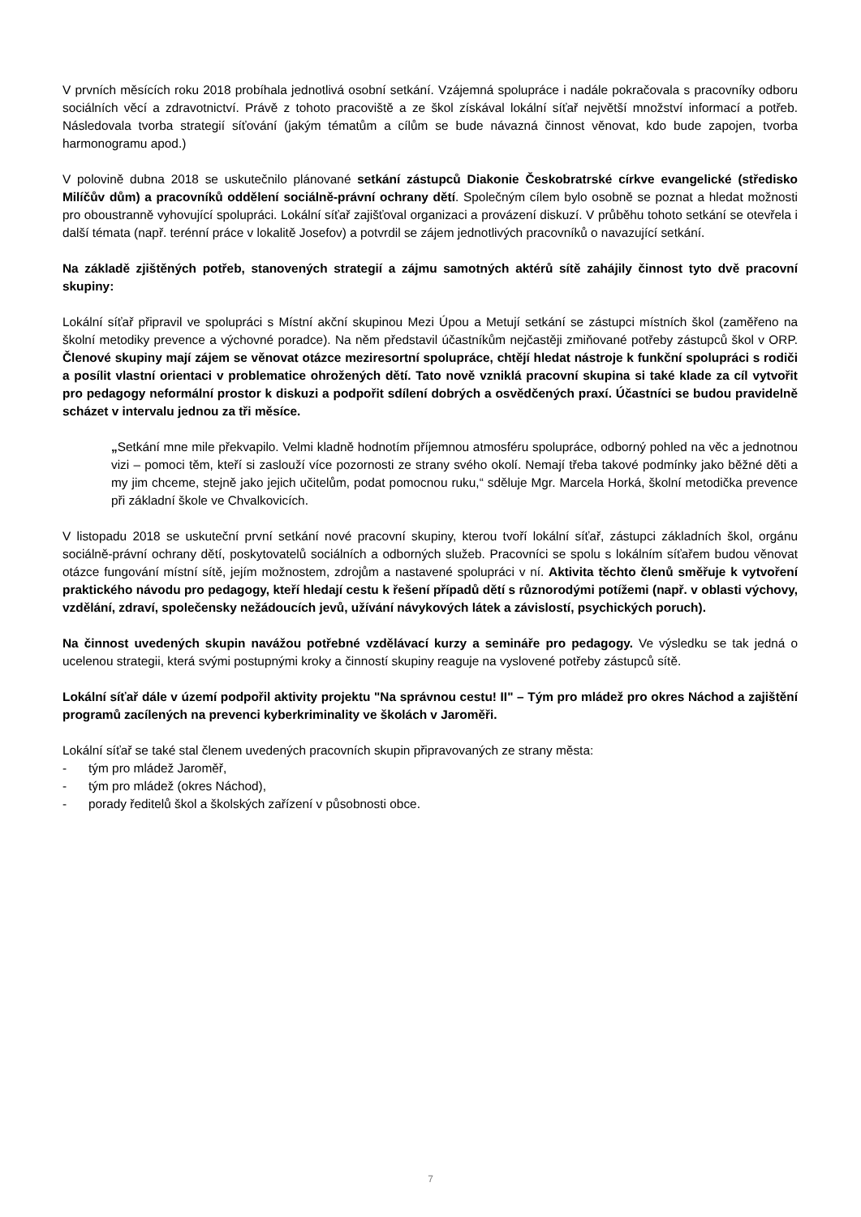V prvních měsících roku 2018 probíhala jednotlivá osobní setkání. Vzájemná spolupráce i nadále pokračovala s pracovníky odboru sociálních věcí a zdravotnictví. Právě z tohoto pracoviště a ze škol získával lokální síťař největší množství informací a potřeb. Následovala tvorba strategií síťování (jakým tématům a cílům se bude návazná činnost věnovat, kdo bude zapojen, tvorba harmonogramu apod.)
V polovině dubna 2018 se uskutečnilo plánované setkání zástupců Diakonie Českobratrské církve evangelické (středisko Milíčův dům) a pracovníků oddělení sociálně-právní ochrany dětí. Společným cílem bylo osobně se poznat a hledat možnosti pro oboustranně vyhovující spolupráci. Lokální síťař zajišťoval organizaci a provázení diskuzí. V průběhu tohoto setkání se otevřela i další témata (např. terénní práce v lokalitě Josefov) a potvrdil se zájem jednotlivých pracovníků o navazující setkání.
Na základě zjištěných potřeb, stanovených strategií a zájmu samotných aktérů sítě zahájily činnost tyto dvě pracovní skupiny:
Lokální síťař připravil ve spolupráci s Místní akční skupinou Mezi Úpou a Metují setkání se zástupci místních škol (zaměřeno na školní metodiky prevence a výchovné poradce). Na něm představil účastníkům nejčastěji zmiňované potřeby zástupců škol v ORP. Členové skupiny mají zájem se věnovat otázce meziresortní spolupráce, chtějí hledat nástroje k funkční spolupráci s rodiči a posílit vlastní orientaci v problematice ohrožených dětí. Tato nově vzniklá pracovní skupina si také klade za cíl vytvořit pro pedagogy neformální prostor k diskuzi a podpořit sdílení dobrých a osvědčených praxí. Účastníci se budou pravidelně scházet v intervalu jednou za tři měsíce.
„Setkání mne mile překvapilo. Velmi kladně hodnotím příjemnou atmosféru spolupráce, odborný pohled na věc a jednotnou vizi – pomoci těm, kteří si zaslouží více pozornosti ze strany svého okolí. Nemají třeba takové podmínky jako běžné děti a my jim chceme, stejně jako jejich učitelům, podat pomocnou ruku,“ sděluje Mgr. Marcela Horká, školní metodička prevence při základní škole ve Chvalkovicích.
V listopadu 2018 se uskuteční první setkání nové pracovní skupiny, kterou tvoří lokální síťař, zástupci základních škol, orgánu sociálně-právní ochrany dětí, poskytovatelů sociálních a odborných služeb. Pracovníci se spolu s lokálním síťařem budou věnovat otázce fungování místní sítě, jejím možnostem, zdrojům a nastavené spolupráci v ní. Aktivita těchto členů směřuje k vytvoření praktického návodu pro pedagogy, kteří hledají cestu k řešení případů dětí s různorodými potížemi (např. v oblasti výchovy, vzdělání, zdraví, společensky nežádoucích jevů, užívání návykových látek a závislostí, psychických poruch).
Na činnost uvedených skupin navážou potřebné vzdělávací kurzy a semináře pro pedagogy. Ve výsledku se tak jedná o ucelenou strategii, která svými postupnými kroky a činností skupiny reaguje na vyslovené potřeby zástupců sítě.
Lokální síťař dále v území podpořil aktivity projektu "Na správnou cestu! II" – Tým pro mládež pro okres Náchod a zajištění programů zacílených na prevenci kyberkriminality ve školách v Jaroměři.
Lokální síťař se také stal členem uvedených pracovních skupin připravovaných ze strany města:
- tým pro mládež Jaroměř,
- tým pro mládež (okres Náchod),
- porady ředitelů škol a školských zařízení v působnosti obce.
7